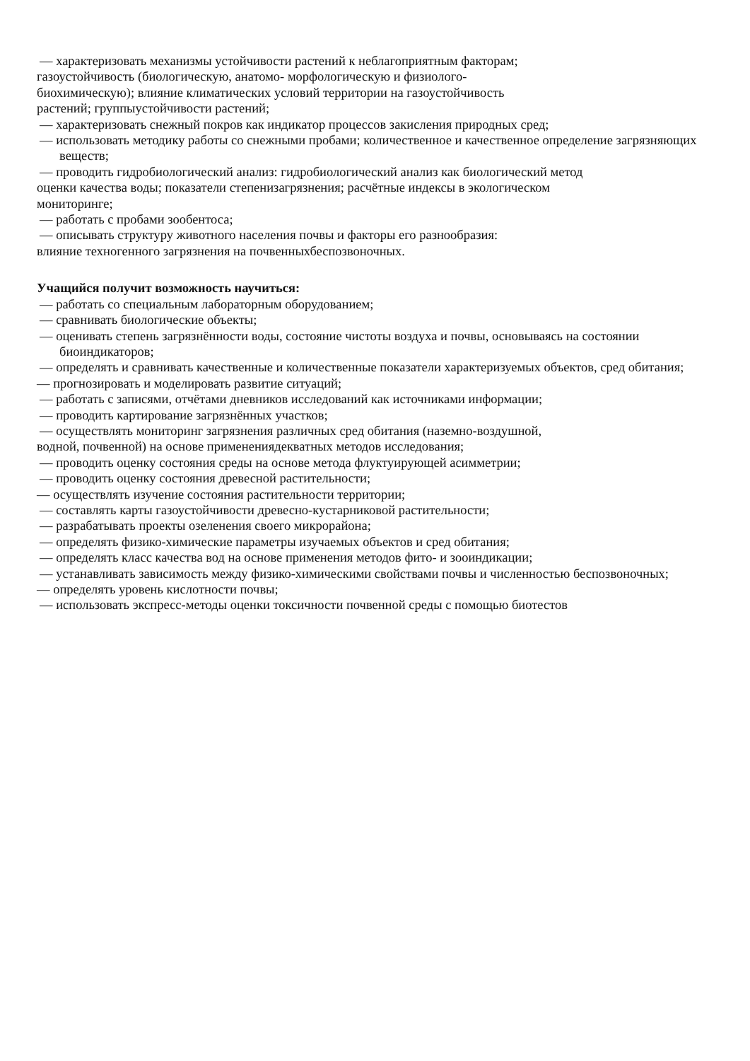— характеризовать механизмы устойчивости растений к неблагоприятным факторам;
газоустойчивость (биологическую, анатомо- морфологическую и физиолого-
биохимическую); влияние климатических условий территории на газоустойчивость
растений; группыустойчивости растений;
— характеризовать снежный покров как индикатор процессов закисления природных сред;
— использовать методику работы со снежными пробами; количественное и качественное определение загрязняющих веществ;
— проводить гидробиологический анализ: гидробиологический анализ как биологический метод
оценки качества воды; показатели степенизагрязнения; расчётные индексы в экологическом
мониторинге;
— работать с пробами зообентоса;
— описывать структуру животного населения почвы и факторы его разнообразия:
влияние техногенного загрязнения на почвенныхбеспозвоночных.
Учащийся получит возможность научиться:
— работать со специальным лабораторным оборудованием;
— сравнивать биологические объекты;
— оценивать степень загрязнённости воды, состояние чистоты воздуха и почвы, основываясь на состоянии биоиндикаторов;
— определять и сравнивать качественные и количественные показатели характеризуемых объектов, сред обитания;
— прогнозировать и моделировать развитие ситуаций;
— работать с записями, отчётами дневников исследований как источниками информации;
— проводить картирование загрязнённых участков;
— осуществлять мониторинг загрязнения различных сред обитания (наземно-воздушной,
водной, почвенной) на основе применениядекватных методов исследования;
— проводить оценку состояния среды на основе метода флуктуирующей асимметрии;
— проводить оценку состояния древесной растительности;
— осуществлять изучение состояния растительности территории;
— составлять карты газоустойчивости древесно-кустарниковой растительности;
— разрабатывать проекты озеленения своего микрорайона;
— определять физико-химические параметры изучаемых объектов и сред обитания;
— определять класс качества вод на основе применения методов фито- и зооиндикации;
— устанавливать зависимость между физико-химическими свойствами почвы и численностью беспозвоночных;
— определять уровень кислотности почвы;
— использовать экспресс-методы оценки токсичности почвенной среды с помощью биотестов